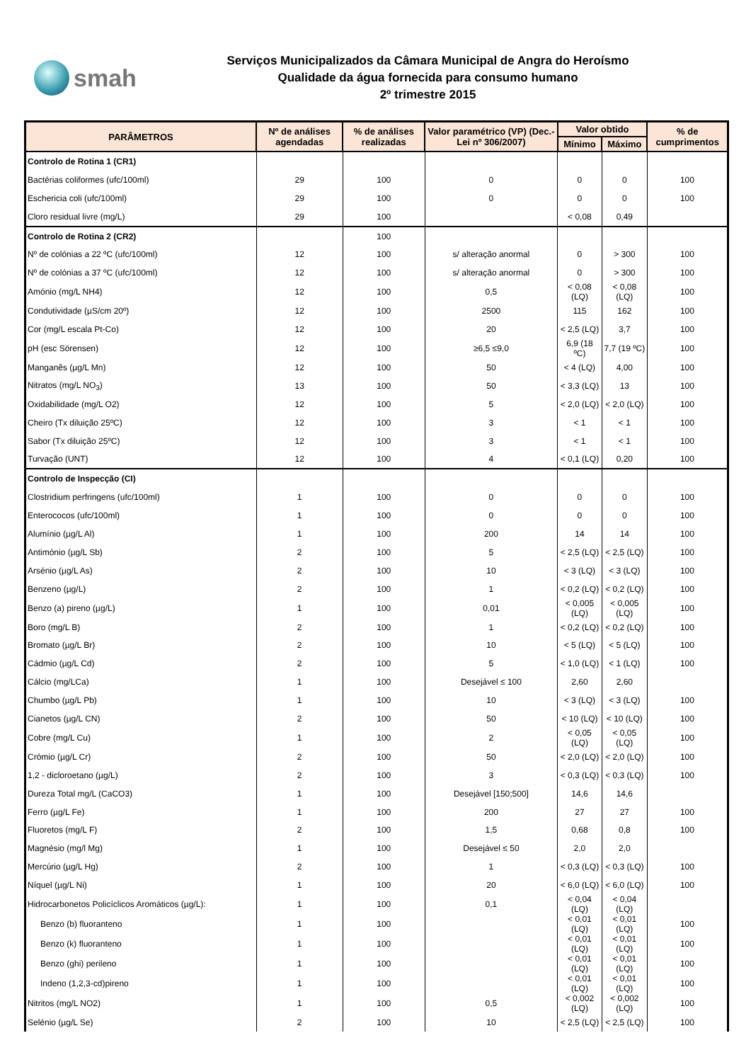smah
Serviços Municipalizados da Câmara Municipal de Angra do Heroísmo
Qualidade da água fornecida para consumo humano
2º trimestre 2015
| PARÂMETROS | Nº de análises agendadas | % de análises realizadas | Valor paramétrico (VP) (Dec.-Lei nº 306/2007) | Valor obtido | | % de cumprimentos |
| --- | --- | --- | --- | --- | --- | --- |
| | | | | Mínimo | Máximo | |
| Controlo de Rotina 1 (CR1) | | | | | | |
| Bactérias coliformes (ufc/100ml) | 29 | 100 | 0 | 0 | 0 | 100 |
| Eschericia coli (ufc/100ml) | 29 | 100 | 0 | 0 | 0 | 100 |
| Cloro residual livre (mg/L) | 29 | 100 | | < 0,08 | 0,49 | |
| Controlo de Rotina 2 (CR2) | | 100 | | | | |
| Nº de colónias a 22 ºC (ufc/100ml) | 12 | 100 | s/ alteração anormal | 0 | > 300 | 100 |
| Nº de colónias a 37 ºC (ufc/100ml) | 12 | 100 | s/ alteração anormal | 0 | > 300 | 100 |
| Amónio (mg/L NH4) | 12 | 100 | 0,5 | < 0,08 (LQ) | < 0,08 (LQ) | 100 |
| Condutividade (µS/cm 20º) | 12 | 100 | 2500 | 115 | 162 | 100 |
| Cor (mg/L escala Pt-Co) | 12 | 100 | 20 | < 2,5 (LQ) | 3,7 | 100 |
| pH (esc Sörensen) | 12 | 100 | ≥6,5 ≤9,0 | 6,9 (18 ºC) | 7,7 (19 ºC) | 100 |
| Manganês (µg/L Mn) | 12 | 100 | 50 | < 4 (LQ) | 4,00 | 100 |
| Nitratos (mg/L NO<sub>3</sub>) | 13 | 100 | 50 | < 3,3 (LQ) | 13 | 100 |
| Oxidabilidade (mg/L O2) | 12 | 100 | 5 | < 2,0 (LQ) | < 2,0 (LQ) | 100 |
| Cheiro (Tx diluição 25ºC) | 12 | 100 | 3 | < 1 | < 1 | 100 |
| Sabor (Tx diluição 25ºC) | 12 | 100 | 3 | < 1 | < 1 | 100 |
| Turvação (UNT) | 12 | 100 | 4 | < 0,1 (LQ) | 0,20 | 100 |
| Controlo de Inspecção (CI) | | | | | | |
| Clostridium perfringens (ufc/100ml) | 1 | 100 | 0 | 0 | 0 | 100 |
| Enterococos (ufc/100ml) | 1 | 100 | 0 | 0 | 0 | 100 |
| Alumínio (µg/L Al) | 1 | 100 | 200 | 14 | 14 | 100 |
| Antimónio (µg/L Sb) | 2 | 100 | 5 | < 2,5 (LQ) | < 2,5 (LQ) | 100 |
| Arsénio (µg/L As) | 2 | 100 | 10 | < 3 (LQ) | < 3 (LQ) | 100 |
| Benzeno (µg/L) | 2 | 100 | 1 | < 0,2 (LQ) | < 0,2 (LQ) | 100 |
| Benzo (a) pireno (µg/L) | 1 | 100 | 0,01 | < 0,005 (LQ) | < 0,005 (LQ) | 100 |
| Boro (mg/L B) | 2 | 100 | 1 | < 0,2 (LQ) | < 0,2 (LQ) | 100 |
| Bromato (µg/L Br) | 2 | 100 | 10 | < 5 (LQ) | < 5 (LQ) | 100 |
| Cádmio (µg/L Cd) | 2 | 100 | 5 | < 1,0 (LQ) | < 1 (LQ) | 100 |
| Cálcio (mg/LCa) | 1 | 100 | Desejável ≤ 100 | 2,60 | 2,60 | |
| Chumbo (µg/L Pb) | 1 | 100 | 10 | < 3 (LQ) | < 3 (LQ) | 100 |
| Cianetos (µg/L CN) | 2 | 100 | 50 | < 10 (LQ) | < 10 (LQ) | 100 |
| Cobre (mg/L Cu) | 1 | 100 | 2 | < 0,05 (LQ) | < 0,05 (LQ) | 100 |
| Crómio (µg/L Cr) | 2 | 100 | 50 | < 2,0 (LQ) | < 2,0 (LQ) | 100 |
| 1,2 - dicloroetano (µg/L) | 2 | 100 | 3 | < 0,3 (LQ) | < 0,3 (LQ) | 100 |
| Dureza Total mg/L (CaCO3) | 1 | 100 | Desejável [150;500] | 14,6 | 14,6 | |
| Ferro (µg/L Fe) | 1 | 100 | 200 | 27 | 27 | 100 |
| Fluoretos (mg/L F) | 2 | 100 | 1,5 | 0,68 | 0,8 | 100 |
| Magnésio (mg/l Mg) | 1 | 100 | Desejável ≤ 50 | 2,0 | 2,0 | |
| Mercúrio (µg/L Hg) | 2 | 100 | 1 | < 0,3 (LQ) | < 0,3 (LQ) | 100 |
| Níquel (µg/L Ni) | 1 | 100 | 20 | < 6,0 (LQ) | < 6,0 (LQ) | 100 |
| Hidrocarbonetos Policíclicos Aromáticos (µg/L): | 1 | 100 | 0,1 | < 0,04 (LQ) | < 0,04 (LQ) | |
| Benzo (b) fluoranteno | 1 | 100 | | < 0,01 (LQ) | < 0,01 (LQ) | 100 |
| Benzo (k) fluoranteno | 1 | 100 | | < 0,01 (LQ) | < 0,01 (LQ) | 100 |
| Benzo (ghi) perileno | 1 | 100 | | < 0,01 (LQ) | < 0,01 (LQ) | 100 |
| Indeno (1,2,3-cd)pireno | 1 | 100 | | < 0,01 (LQ) | < 0,01 (LQ) | 100 |
| Nitritos (mg/L NO2) | 1 | 100 | 0,5 | < 0,002 (LQ) | < 0,002 (LQ) | 100 |
| Selénio (µg/L Se) | 2 | 100 | 10 | < 2,5 (LQ) | < 2,5 (LQ) | 100 |